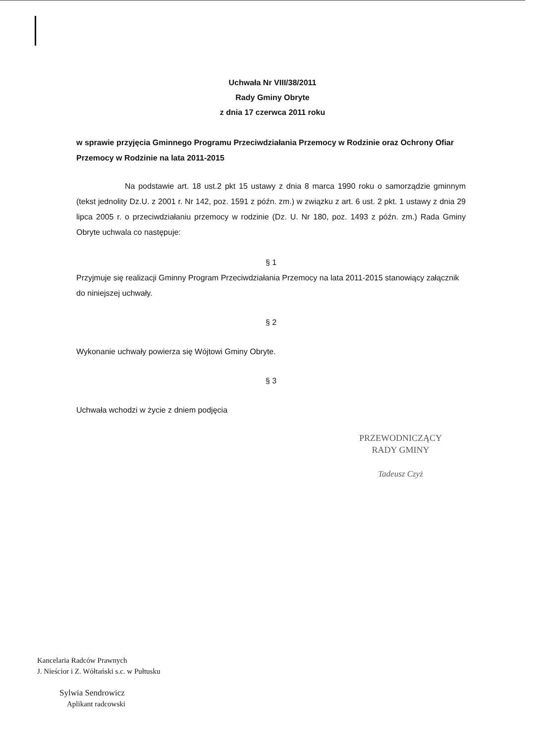Uchwała Nr VIII/38/2011
Rady Gminy Obryte
z dnia 17 czerwca 2011 roku
w sprawie przyjęcia Gminnego Programu Przeciwdziałania Przemocy w Rodzinie oraz Ochrony Ofiar Przemocy w Rodzinie na lata 2011-2015
Na podstawie art. 18 ust.2 pkt 15 ustawy z dnia 8 marca 1990 roku o samorządzie gminnym (tekst jednolity Dz.U. z 2001 r. Nr 142, poz. 1591 z późn. zm.) w związku z art. 6 ust. 2 pkt. 1 ustawy z dnia 29 lipca 2005 r. o przeciwdziałaniu przemocy w rodzinie (Dz. U. Nr 180, poz. 1493 z późn. zm.) Rada Gminy Obryte uchwala co następuje:
§ 1
Przyjmuje się realizacji Gminny Program Przeciwdziałania Przemocy na lata 2011-2015 stanowiący załącznik do niniejszej uchwały.
§ 2
Wykonanie uchwały powierza się Wójtowi Gminy Obryte.
§ 3
Uchwała wchodzi w życie z dniem podjęcia
PRZEWODNICZĄCY
RADY GMINY
Tadeusz Czyż
Kancelaria Radców Prawnych
J. Nieścior i Z. Wółtański s.c. w Pułtusku
Sylwia Sendrowicz
Aplikant radcowski